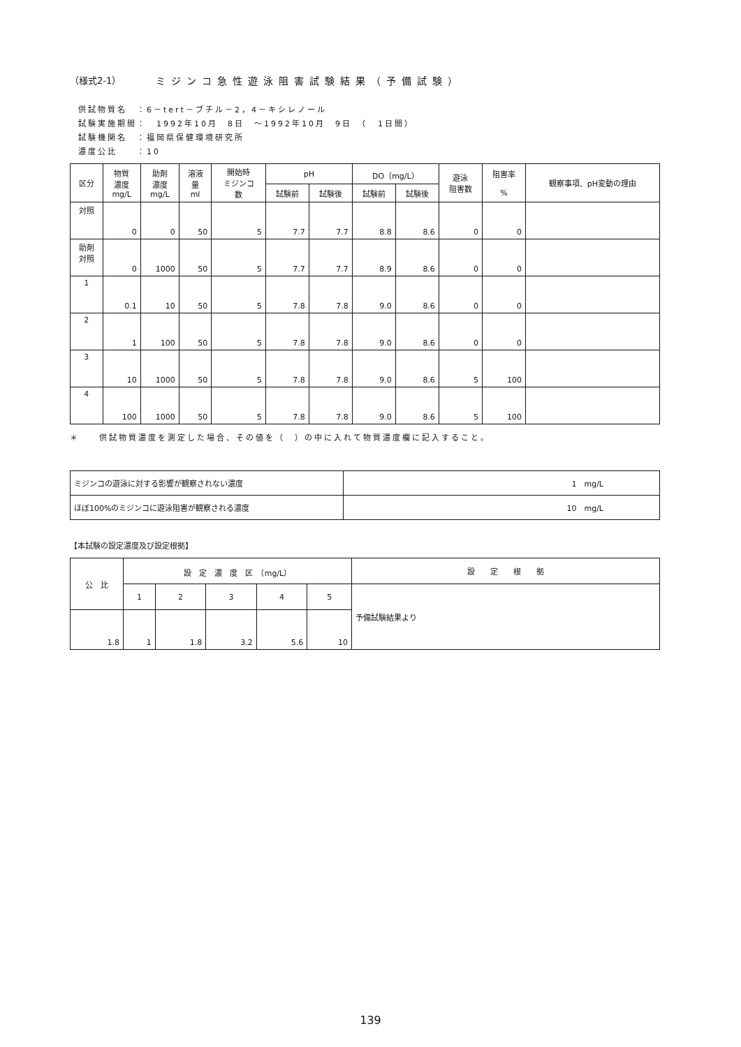（様式2-1） ミジンコ急性遊泳阻害試験結果（予備試験）
供試物質名　：6－tert－ブチル－2，4－キシレノール
試験実施期間：　1992年10月　8日　～1992年10月　9日　（　1日間）
試験機関名　：福岡県保健環境研究所
濃度公比　　：10
| 区分 | 物質 濃度 mg/L | 助剤 濃度 mg/L | 溶液 量 ml | 開始時 ミジンコ 数 | pH | | DO（mg/L） | | 遊泳 阻害数 | 阻害率 % | 観察事項、pH変動の理由 |
| --- | --- | --- | --- | --- | --- | --- | --- | --- | --- | --- | --- |
| | | | | | 試験前 | 試験後 | 試験前 | 試験後 | | | |
| 対照 | 0 | 0 | 50 | 5 | 7.7 | 7.7 | 8.8 | 8.6 | 0 | 0 | |
| 助剤 対照 | 0 | 1000 | 50 | 5 | 7.7 | 7.7 | 8.9 | 8.6 | 0 | 0 | |
| 1 | 0.1 | 10 | 50 | 5 | 7.8 | 7.8 | 9.0 | 8.6 | 0 | 0 | |
| 2 | 1 | 100 | 50 | 5 | 7.8 | 7.8 | 9.0 | 8.6 | 0 | 0 | |
| 3 | 10 | 1000 | 50 | 5 | 7.8 | 7.8 | 9.0 | 8.6 | 5 | 100 | |
| 4 | 100 | 1000 | 50 | 5 | 7.8 | 7.8 | 9.0 | 8.6 | 5 | 100 | |
＊　　供試物質濃度を測定した場合、その値を（　）の中に入れて物質濃度欄に記入すること。
| ミジンコの遊泳に対する影響が観察されない濃度 | 1 mg/L |
| ほぼ100%のミジンコに遊泳阻害が観察される濃度 | 10 mg/L |
【本試験の設定濃度及び設定根拠】
| 公 比 | 設 定 濃 度 区 （mg/L） | | | | | 設 定 根 拠 |
| --- | --- | --- | --- | --- | --- | --- |
| | 1 | 2 | 3 | 4 | 5 | 予備試験結果より |
| 1.8 | 1 | 1.8 | 3.2 | 5.6 | 10 | |
139